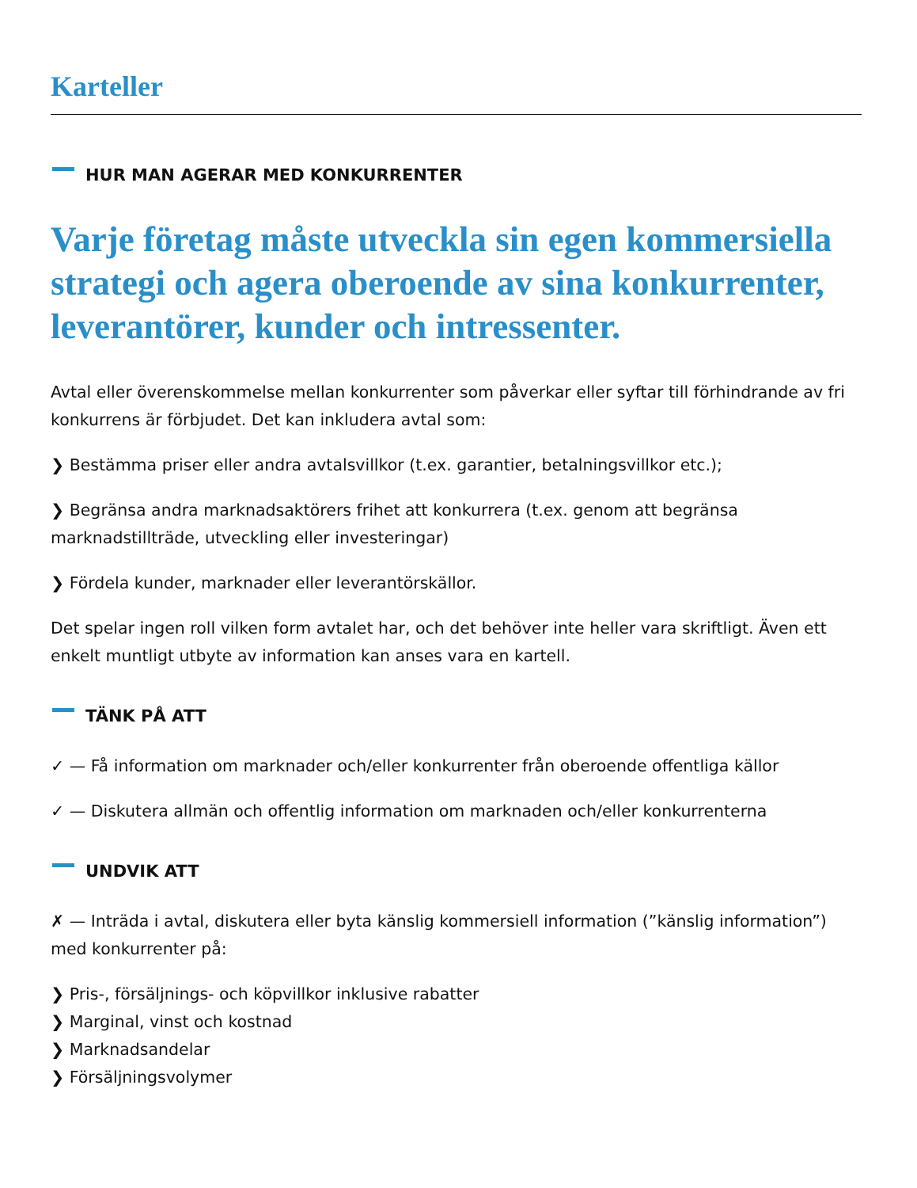Karteller
HUR MAN AGERAR MED KONKURRENTER
Varje företag måste utveckla sin egen kommersiella strategi och agera oberoende av sina konkurrenter, leverantörer, kunder och intressenter.
Avtal eller överenskommelse mellan konkurrenter som påverkar eller syftar till förhindrande av fri konkurrens är förbjudet. Det kan inkludera avtal som:
❯ Bestämma priser eller andra avtalsvillkor (t.ex. garantier, betalningsvillkor etc.);
❯ Begränsa andra marknadsaktörers frihet att konkurrera (t.ex. genom att begränsa marknadstillträde, utveckling eller investeringar)
❯ Fördela kunder, marknader eller leverantörskällor.
Det spelar ingen roll vilken form avtalet har, och det behöver inte heller vara skriftligt. Även ett enkelt muntligt utbyte av information kan anses vara en kartell.
TÄNK PÅ ATT
✓ — Få information om marknader och/eller konkurrenter från oberoende offentliga källor
✓ — Diskutera allmän och offentlig information om marknaden och/eller konkurrenterna
UNDVIK ATT
✗ — Inträda i avtal, diskutera eller byta känslig kommersiell information (”känslig information”) med konkurrenter på:
❯ Pris-, försäljnings- och köpvillkor inklusive rabatter
❯ Marginal, vinst och kostnad
❯ Marknadsandelar
❯ Försäljningsvolymer